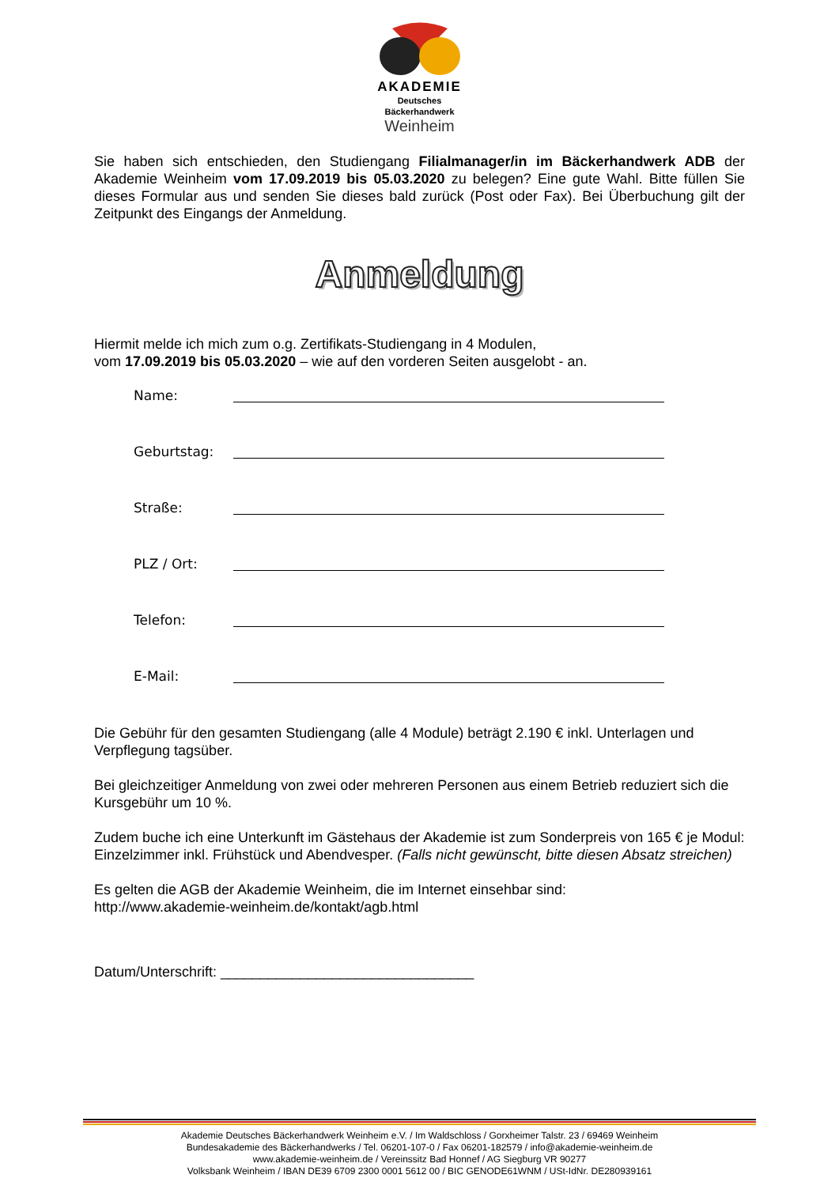AKADEMIE
Deutsches
Bäckerhandwerk
Weinheim
Sie haben sich entschieden, den Studiengang Filialmanager/in im Bäckerhandwerk ADB der Akademie Weinheim vom 17.09.2019 bis 05.03.2020 zu belegen? Eine gute Wahl. Bitte füllen Sie dieses Formular aus und senden Sie dieses bald zurück (Post oder Fax). Bei Überbuchung gilt der Zeitpunkt des Eingangs der Anmeldung.
Anmeldung
Hiermit melde ich mich zum o.g. Zertifikats-Studiengang in 4 Modulen,
vom 17.09.2019 bis 05.03.2020 – wie auf den vorderen Seiten ausgelobt - an.
Name:
Geburtstag:
Straße:
PLZ / Ort:
Telefon:
E-Mail:
Die Gebühr für den gesamten Studiengang (alle 4 Module) beträgt 2.190 € inkl. Unterlagen und Verpflegung tagsüber.
Bei gleichzeitiger Anmeldung von zwei oder mehreren Personen aus einem Betrieb reduziert sich die Kursgebühr um 10 %.
Zudem buche ich eine Unterkunft im Gästehaus der Akademie ist zum Sonderpreis von 165 € je Modul: Einzelzimmer inkl. Frühstück und Abendvesper. (Falls nicht gewünscht, bitte diesen Absatz streichen)
Es gelten die AGB der Akademie Weinheim, die im Internet einsehbar sind:
http://www.akademie-weinheim.de/kontakt/agb.html
Datum/Unterschrift: ________________________________
Akademie Deutsches Bäckerhandwerk Weinheim e.V. / Im Waldschloss / Gorxheimer Talstr. 23 / 69469 Weinheim
Bundesakademie des Bäckerhandwerks / Tel. 06201-107-0 / Fax 06201-182579 / info@akademie-weinheim.de
www.akademie-weinheim.de / Vereinssitz Bad Honnef / AG Siegburg VR 90277
Volksbank Weinheim / IBAN DE39 6709 2300 0001 5612 00 / BIC GENODE61WNM / USt-IdNr. DE280939161